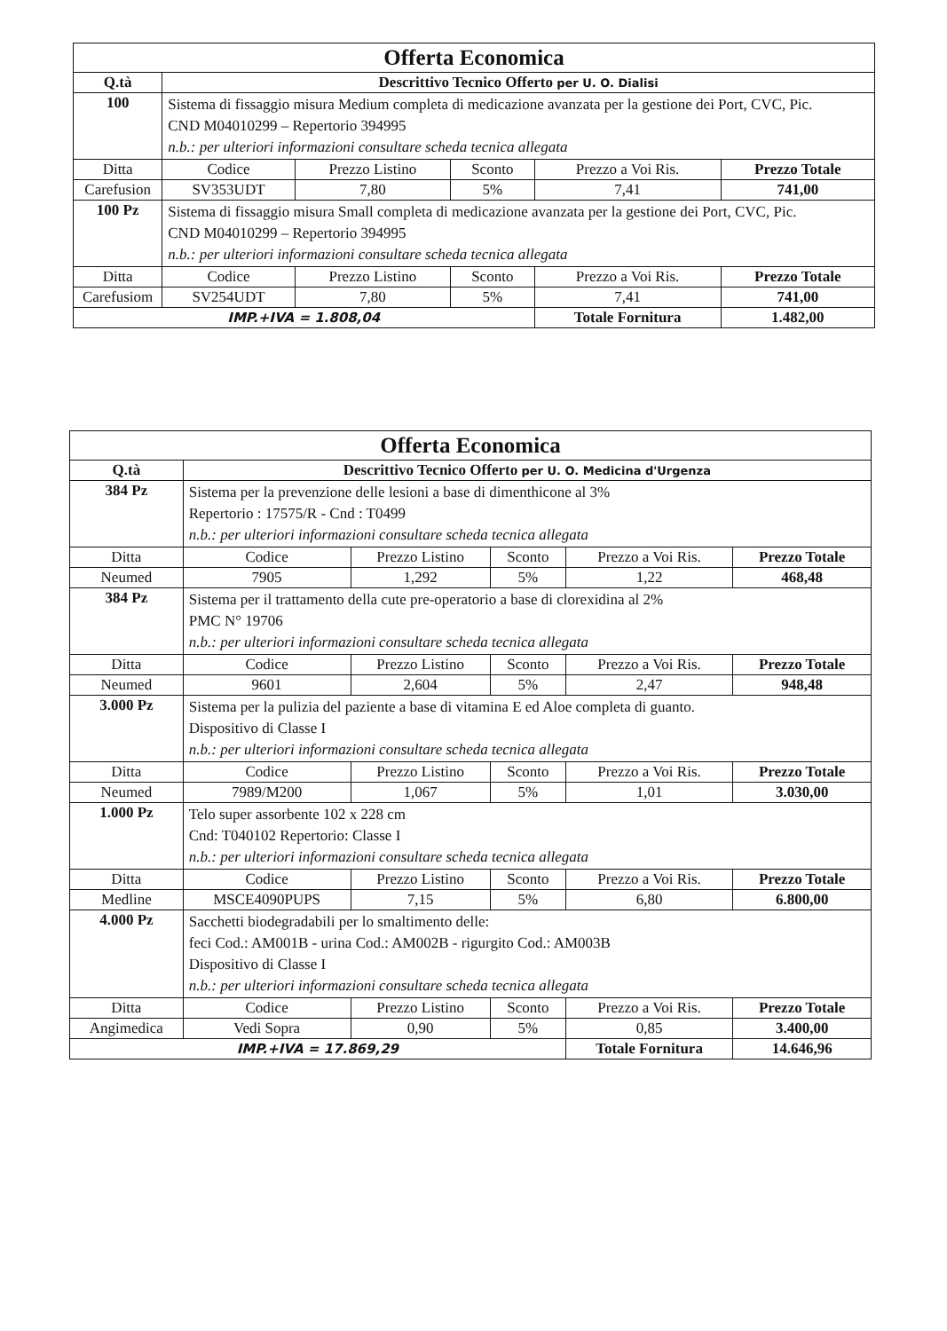| Offerta Economica | | | | | |
| Q.tà | Descrittivo Tecnico Offerto per U. O. Dialisi | | | | |
| 100 | Sistema di fissaggio misura Medium completa di medicazione avanzata per la gestione dei Port, CVC, Pic. CND M04010299 – Repertorio 394995 n.b.: per ulteriori informazioni consultare scheda tecnica allegata | | | | |
| Ditta | Codice | Prezzo Listino | Sconto | Prezzo a Voi Ris. | Prezzo Totale |
| Carefusion | SV353UDT | 7,80 | 5% | 7,41 | 741,00 |
| 100 Pz | Sistema di fissaggio misura Small completa di medicazione avanzata per la gestione dei Port, CVC, Pic. CND M04010299 – Repertorio 394995 n.b.: per ulteriori informazioni consultare scheda tecnica allegata | | | | |
| Ditta | Codice | Prezzo Listino | Sconto | Prezzo a Voi Ris. | Prezzo Totale |
| Carefusiom | SV254UDT | 7,80 | 5% | 7,41 | 741,00 |
| IMP.+IVA = 1.808,04 | | | | Totale Fornitura | 1.482,00 |
| Offerta Economica | | | | | |
| Q.tà | Descrittivo Tecnico Offerto per U. O. Medicina d'Urgenza | | | | |
| 384 Pz | Sistema per la prevenzione delle lesioni a base di dimenthicone al 3% Repertorio : 17575/R - Cnd : T0499 n.b.: per ulteriori informazioni consultare scheda tecnica allegata | | | | |
| Ditta | Codice | Prezzo Listino | Sconto | Prezzo a Voi Ris. | Prezzo Totale |
| Neumed | 7905 | 1,292 | 5% | 1,22 | 468,48 |
| 384 Pz | Sistema per il trattamento della cute pre-operatorio a base di clorexidina al 2% PMC N° 19706 n.b.: per ulteriori informazioni consultare scheda tecnica allegata | | | | |
| Ditta | Codice | Prezzo Listino | Sconto | Prezzo a Voi Ris. | Prezzo Totale |
| Neumed | 9601 | 2,604 | 5% | 2,47 | 948,48 |
| 3.000 Pz | Sistema per la pulizia del paziente a base di vitamina E ed Aloe completa di guanto. Dispositivo di Classe I n.b.: per ulteriori informazioni consultare scheda tecnica allegata | | | | |
| Ditta | Codice | Prezzo Listino | Sconto | Prezzo a Voi Ris. | Prezzo Totale |
| Neumed | 7989/M200 | 1,067 | 5% | 1,01 | 3.030,00 |
| 1.000 Pz | Telo super assorbente 102 x 228 cm Cnd: T040102 Repertorio: Classe I n.b.: per ulteriori informazioni consultare scheda tecnica allegata | | | | |
| Ditta | Codice | Prezzo Listino | Sconto | Prezzo a Voi Ris. | Prezzo Totale |
| Medline | MSCE4090PUPS | 7,15 | 5% | 6,80 | 6.800,00 |
| 4.000 Pz | Sacchetti biodegradabili per lo smaltimento delle: feci Cod.: AM001B - urina Cod.: AM002B - rigurgito Cod.: AM003B Dispositivo di Classe I n.b.: per ulteriori informazioni consultare scheda tecnica allegata | | | | |
| Ditta | Codice | Prezzo Listino | Sconto | Prezzo a Voi Ris. | Prezzo Totale |
| Angimedica | Vedi Sopra | 0,90 | 5% | 0,85 | 3.400,00 |
| IMP.+IVA = 17.869,29 | | | | Totale Fornitura | 14.646,96 |